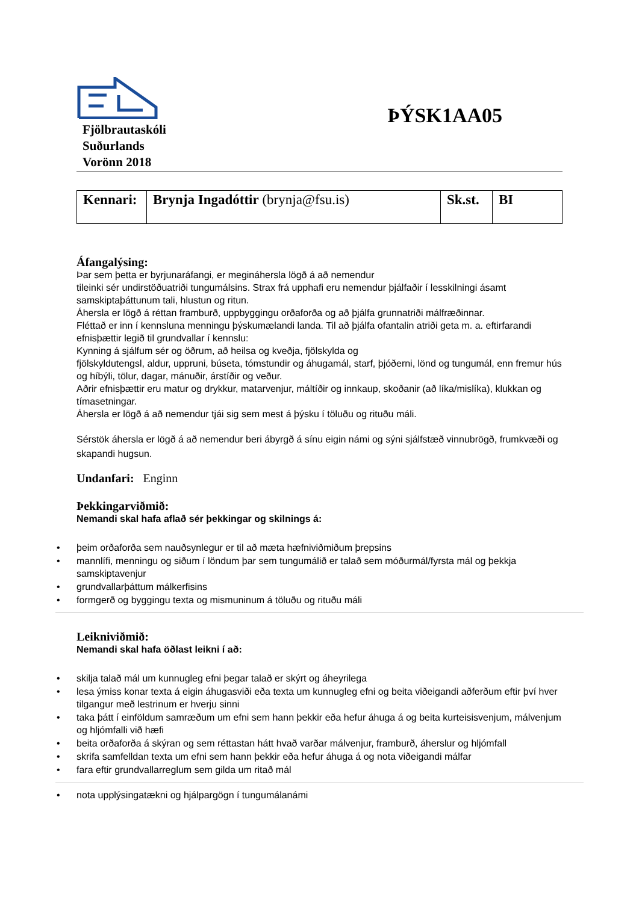Fjölbrautaskóli
Suðurlands
Vorönn 2018
ÞÝSK1AA05
| Kennari: | Brynja Ingadóttir (brynja@fsu.is) | Sk.st. | BI |
Áfangalýsing:
Þar sem þetta er byrjunaráfangi, er megináhersla lögð á að nemendur
tileinki sér undirstöðuatriði tungumálsins. Strax frá upphafi eru nemendur þjálfaðir í lesskilningi ásamt samskiptaþáttunum tali, hlustun og ritun.
Áhersla er lögð á réttan framburð, uppbyggingu orðaforða og að þjálfa grunnatriði málfræðinnar.
Fléttað er inn í kennsluna menningu þýskumælandi landa. Til að þjálfa ofantalin atriði geta m. a. eftirfarandi efnisþættir legið til grundvallar í kennslu:
Kynning á sjálfum sér og öðrum, að heilsa og kveðja, fjölskylda og
fjölskyldutengsl, aldur, uppruni, búseta, tómstundir og áhugamál, starf, þjóðerni, lönd og tungumál, enn fremur hús og híbýli, tölur, dagar, mánuðir, árstíðir og veður.
Aðrir efnisþættir eru matur og drykkur, matarvenjur, máltíðir og innkaup, skoðanir (að líka/mislíka), klukkan og tímasetningar.
Áhersla er lögð á að nemendur tjái sig sem mest á þýsku í töluðu og rituðu máli.
Sérstök áhersla er lögð á að nemendur beri ábyrgð á sínu eigin námi og sýni sjálfstæð vinnubrögð, frumkvæði og skapandi hugsun.
Undanfari: Enginn
Þekkingarviðmið:
Nemandi skal hafa aflað sér þekkingar og skilnings á:
• þeim orðaforða sem nauðsynlegur er til að mæta hæfniviðmiðum þrepsins
• mannlífi, menningu og siðum í löndum þar sem tungumálið er talað sem móðurmál/fyrsta mál og þekkja samskiptavenjur
• grundvallarþáttum málkerfisins
• formgerð og byggingu texta og mismuninum á töluðu og rituðu máli
Leikniviðmið:
Nemandi skal hafa öðlast leikni í að:
• skilja talað mál um kunnugleg efni þegar talað er skýrt og áheyrilega
• lesa ýmiss konar texta á eigin áhugasviði eða texta um kunnugleg efni og beita viðeigandi aðferðum eftir því hver tilgangur með lestrinum er hverju sinni
• taka þátt í einföldum samræðum um efni sem hann þekkir eða hefur áhuga á og beita kurteisisvenjum, málvenjum og hljómfalli við hæfi
• beita orðaforða á skýran og sem réttastan hátt hvað varðar málvenjur, framburð, áherslur og hljómfall
• skrifa samfelldan texta um efni sem hann þekkir eða hefur áhuga á og nota viðeigandi málfar
• fara eftir grundvallarreglum sem gilda um ritað mál
• nota upplýsingatækni og hjálpargögn í tungumálanámi